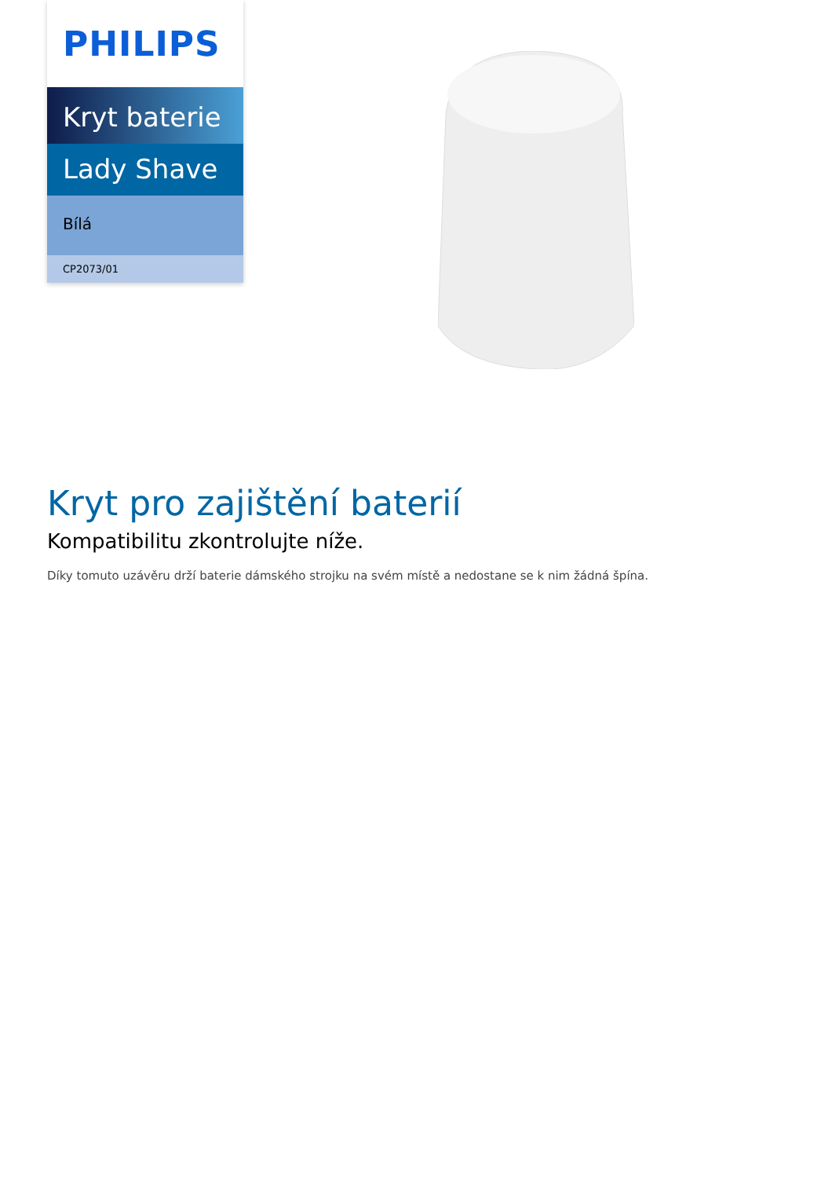PHILIPS
Kryt baterie
Lady Shave
Bílá
CP2073/01
Kryt pro zajištění baterií
Kompatibilitu zkontrolujte níže.
Díky tomuto uzávěru drží baterie dámského strojku na svém místě a nedostane se k nim žádná špína.